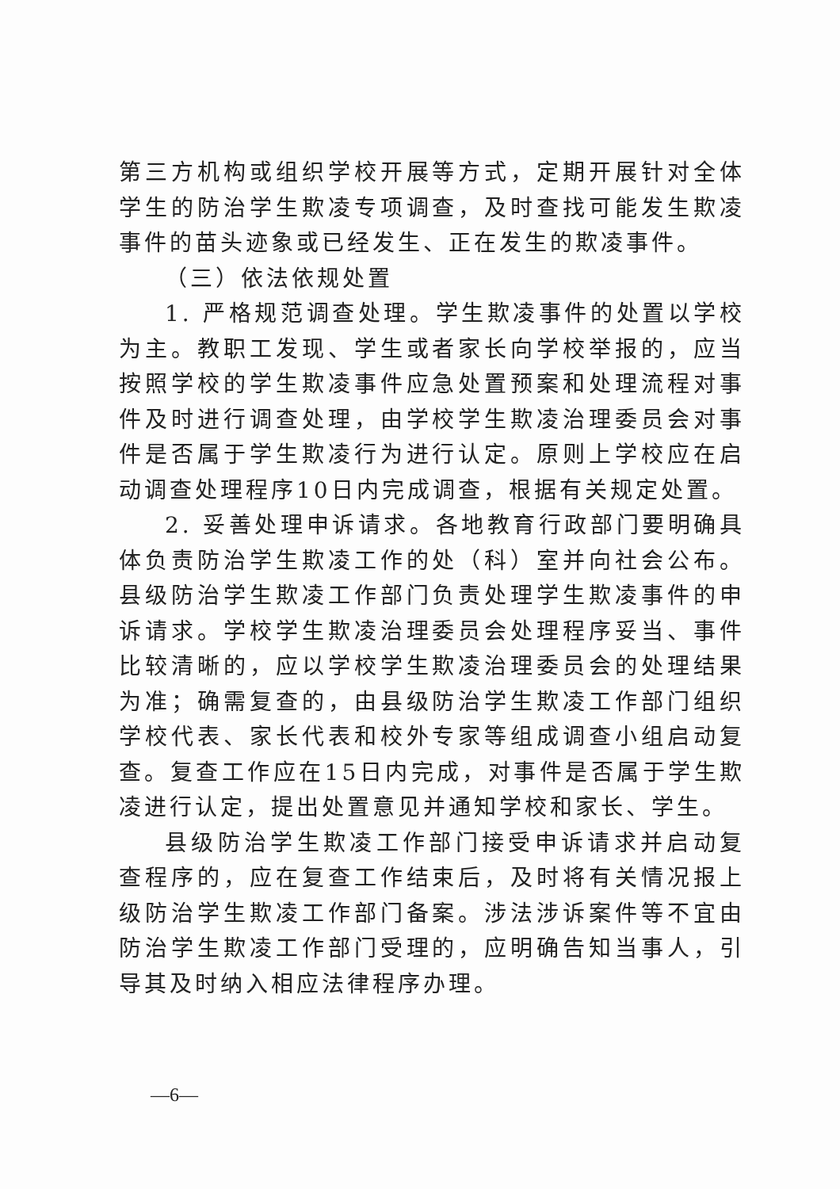第三方机构或组织学校开展等方式，定期开展针对全体学生的防治学生欺凌专项调查，及时查找可能发生欺凌事件的苗头迹象或已经发生、正在发生的欺凌事件。
（三）依法依规处置
1. 严格规范调查处理。学生欺凌事件的处置以学校为主。教职工发现、学生或者家长向学校举报的，应当按照学校的学生欺凌事件应急处置预案和处理流程对事件及时进行调查处理，由学校学生欺凌治理委员会对事件是否属于学生欺凌行为进行认定。原则上学校应在启动调查处理程序10日内完成调查，根据有关规定处置。
2. 妥善处理申诉请求。各地教育行政部门要明确具体负责防治学生欺凌工作的处（科）室并向社会公布。县级防治学生欺凌工作部门负责处理学生欺凌事件的申诉请求。学校学生欺凌治理委员会处理程序妥当、事件比较清晰的，应以学校学生欺凌治理委员会的处理结果为准；确需复查的，由县级防治学生欺凌工作部门组织学校代表、家长代表和校外专家等组成调查小组启动复查。复查工作应在15日内完成，对事件是否属于学生欺凌进行认定，提出处置意见并通知学校和家长、学生。
县级防治学生欺凌工作部门接受申诉请求并启动复查程序的，应在复查工作结束后，及时将有关情况报上级防治学生欺凌工作部门备案。涉法涉诉案件等不宜由防治学生欺凌工作部门受理的，应明确告知当事人，引导其及时纳入相应法律程序办理。
—6—